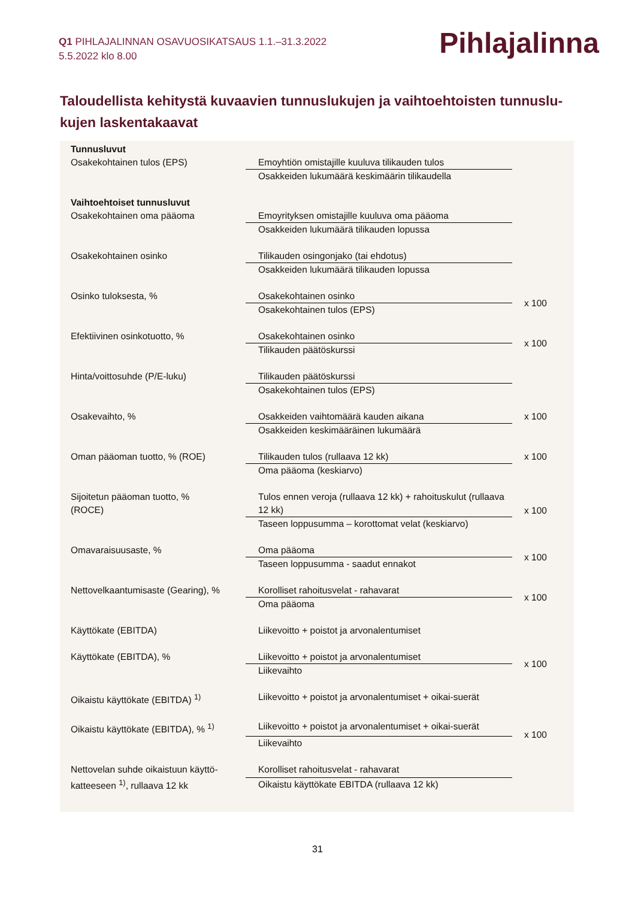Q1 PIHLAJALINNAN OSAVUOSIKATSAUS 1.1.–31.3.2022
5.5.2022 klo 8.00
Pihlajalinna
Taloudellista kehitystä kuvaavien tunnuslukujen ja vaihtoehtoisten tunnuslu-kujen laskentakaavat
| Tunnusluvut | | |
| Osakekohtainen tulos (EPS) | Emoyhtiön omistajille kuuluva tilikauden tulos | |
| | Osakkeiden lukumäärä keskimäärin tilikaudella | |
| Vaihtoehtoiset tunnusluvut | | |
| Osakekohtainen oma pääoma | Emoyrityksen omistajille kuuluva oma pääoma | |
| | Osakkeiden lukumäärä tilikauden lopussa | |
| Osakekohtainen osinko | Tilikauden osingonjako (tai ehdotus) | |
| | Osakkeiden lukumäärä tilikauden lopussa | |
| Osinko tuloksesta, % | Osakekohtainen osinko | x 100 |
| | Osakekohtainen tulos (EPS) | |
| Efektiivinen osinkotuotto, % | Osakekohtainen osinko | x 100 |
| | Tilikauden päätöskurssi | |
| Hinta/voittosuhde (P/E-luku) | Tilikauden päätöskurssi | |
| | Osakekohtainen tulos (EPS) | |
| Osakevaihto, % | Osakkeiden vaihtomäärä kauden aikana | x 100 |
| | Osakkeiden keskimääräinen lukumäärä | |
| Oman pääoman tuotto, % (ROE) | Tilikauden tulos (rullaava 12 kk) | x 100 |
| | Oma pääoma (keskiarvo) | |
| Sijoitetun pääoman tuotto, % (ROCE) | Tulos ennen veroja (rullaava 12 kk) + rahoituskulut (rullaava 12 kk) | x 100 |
| | Taseen loppusumma – korottomat velat (keskiarvo) | |
| Omavaraisuusaste, % | Oma pääoma | x 100 |
| | Taseen loppusumma - saadut ennakot | |
| Nettovelkaantumisaste (Gearing), % | Korolliset rahoitusvelat - rahavarat | x 100 |
| | Oma pääoma | |
| Käyttökate (EBITDA) | Liikevoitto + poistot ja arvonalentumiset | |
| Käyttökate (EBITDA), % | Liikevoitto + poistot ja arvonalentumiset | x 100 |
| | Liikevaihto | |
| Oikaistu käyttökate (EBITDA) <sup>1)</sup> | Liikevoitto + poistot ja arvonalentumiset + oikai-suerät | |
| Oikaistu käyttökate (EBITDA), % <sup>1)</sup> | Liikevoitto + poistot ja arvonalentumiset + oikai-suerät | x 100 |
| | Liikevaihto | |
| Nettovelan suhde oikaistuun käyttö-katteeseen <sup>1)</sup>, rullaava 12 kk | Korolliset rahoitusvelat - rahavarat | |
| | Oikaistu käyttökate EBITDA (rullaava 12 kk) | |
31